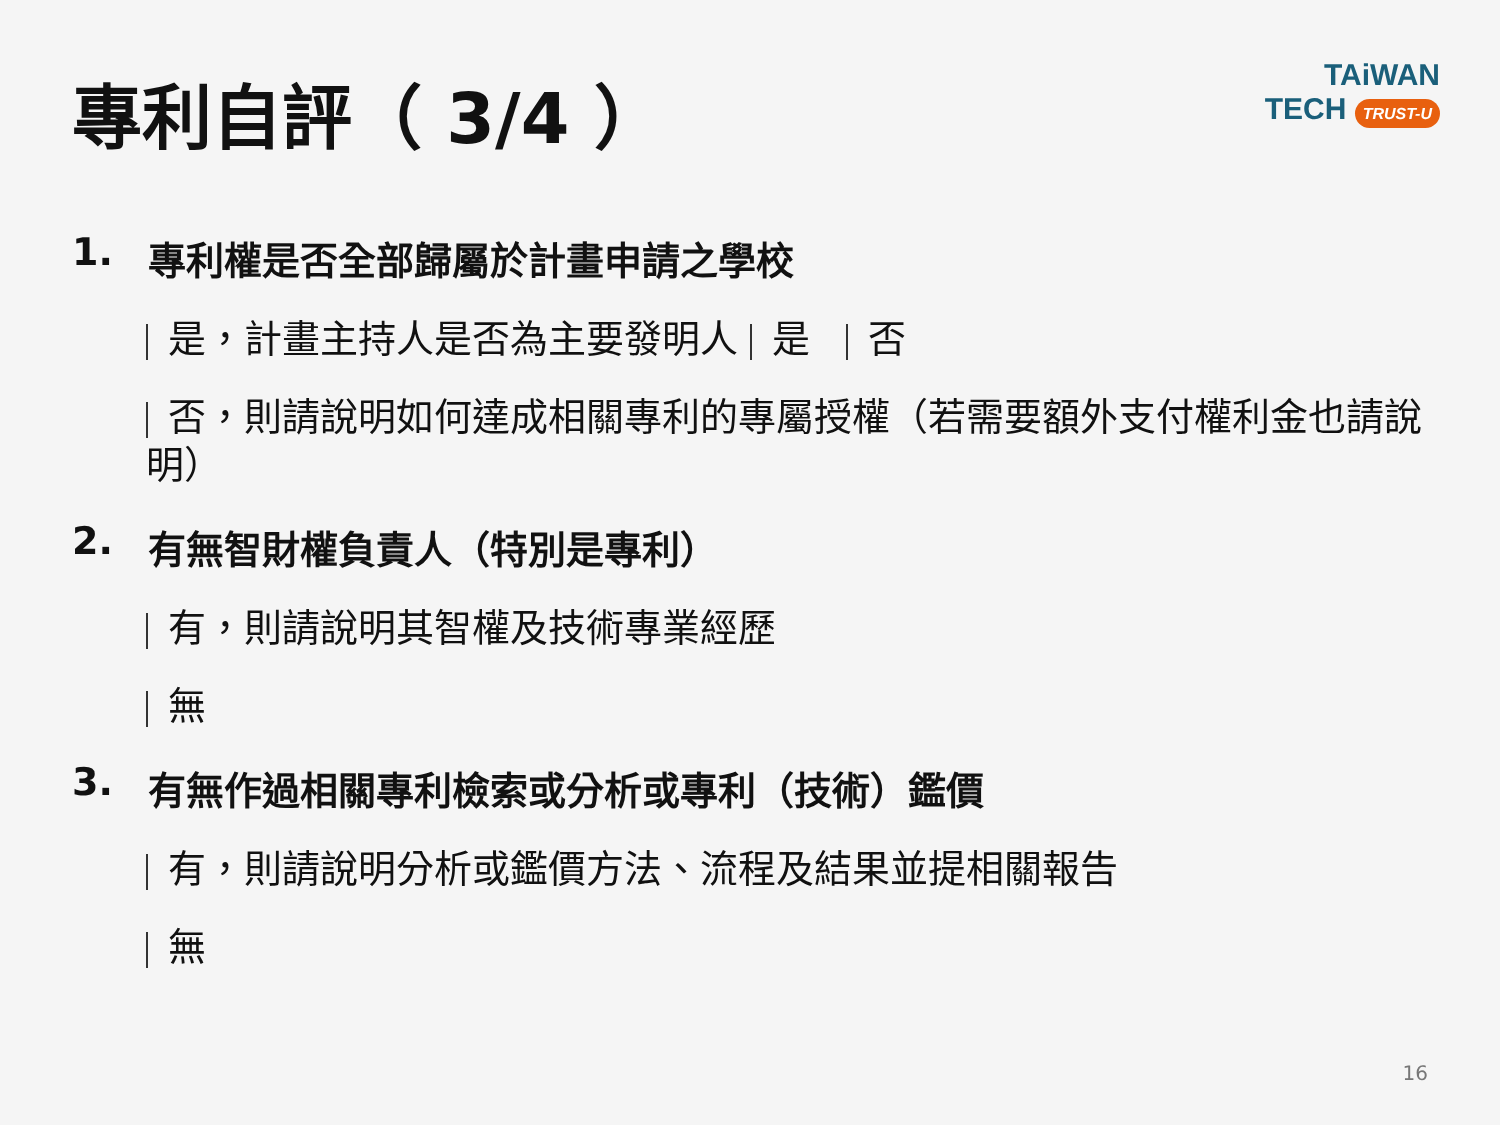專利自評（ 3/4 ）
TAiWAN
TECH TRUST-U
1. 專利權是否全部歸屬於計畫申請之學校
是，計畫主持人是否為主要發明人 是 否
否，則請說明如何達成相關專利的專屬授權（若需要額外支付權利金也請說明）
2. 有無智財權負責人（特別是專利）
有，則請說明其智權及技術專業經歷
無
3. 有無作過相關專利檢索或分析或專利（技術）鑑價
有，則請說明分析或鑑價方法、流程及結果並提相關報告
無
16